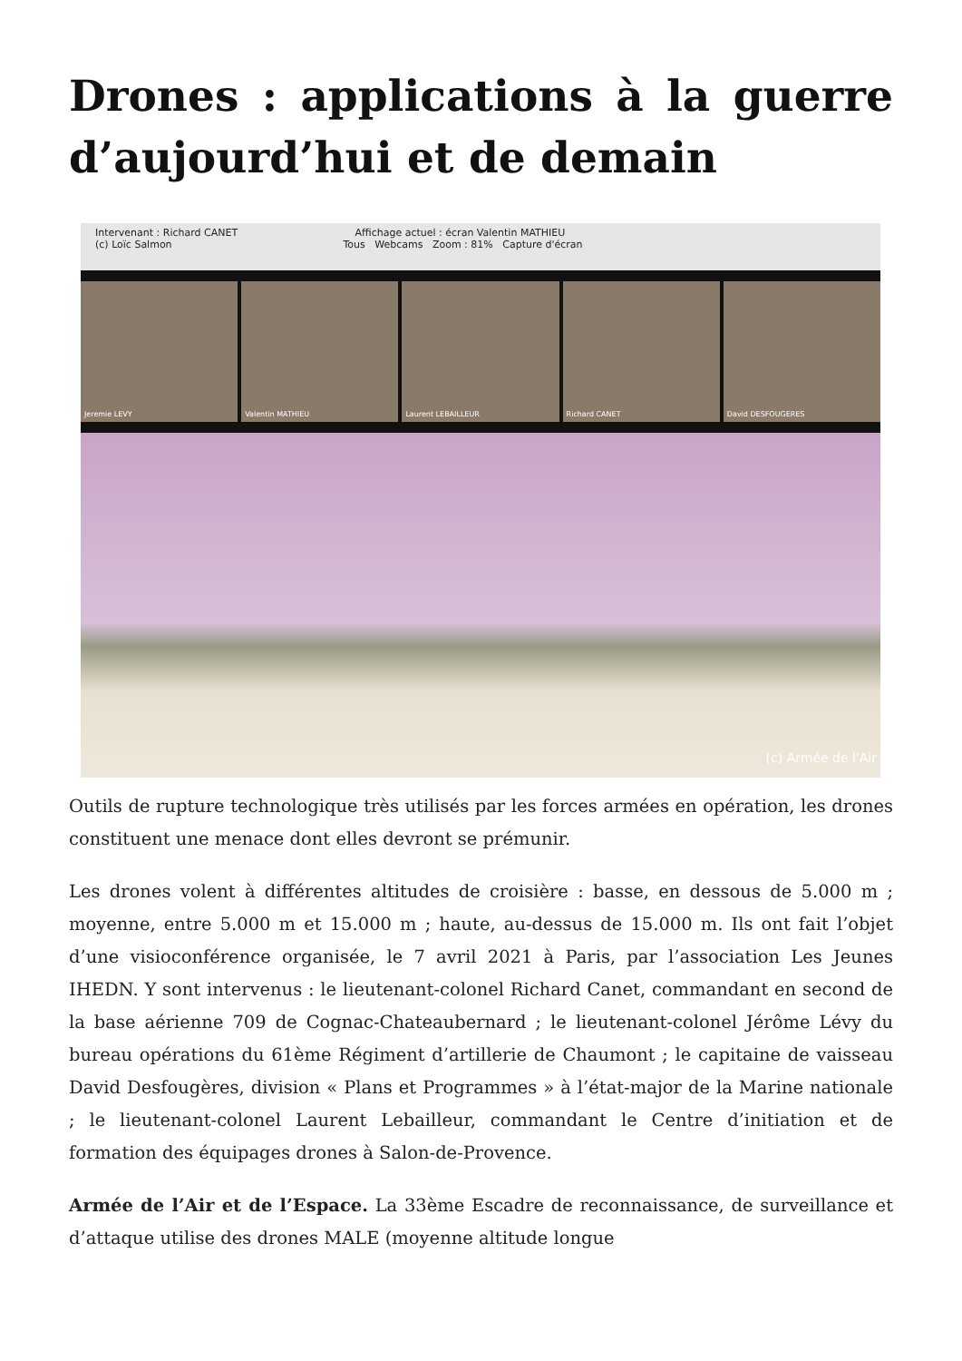Drones : applications à la guerre d’aujourd’hui et de demain
Intervenant : Richard CANET Affichage actuel : écran Valentin MATHIEU
(c) Loïc Salmon Tous Webcams Zoom : 81% Capture d'écran
Jeremie LEVY Valentin MATHIEU Laurent LEBAILLEUR Richard CANET David DESFOUGERES
(c) Armée de l'Air
Outils de rupture technologique très utilisés par les forces armées en opération, les drones constituent une menace dont elles devront se prémunir.
Les drones volent à différentes altitudes de croisière : basse, en dessous de 5.000 m ; moyenne, entre 5.000 m et 15.000 m ; haute, au-dessus de 15.000 m. Ils ont fait l’objet d’une visioconférence organisée, le 7 avril 2021 à Paris, par l’association Les Jeunes IHEDN. Y sont intervenus : le lieutenant-colonel Richard Canet, commandant en second de la base aérienne 709 de Cognac-Chateaubernard ; le lieutenant-colonel Jérôme Lévy du bureau opérations du 61ème Régiment d’artillerie de Chaumont ; le capitaine de vaisseau David Desfougères, division « Plans et Programmes » à l’état-major de la Marine nationale ; le lieutenant-colonel Laurent Lebailleur, commandant le Centre d’initiation et de formation des équipages drones à Salon-de-Provence.
Armée de l’Air et de l’Espace. La 33ème Escadre de reconnaissance, de surveillance et d’attaque utilise des drones MALE (moyenne altitude longue